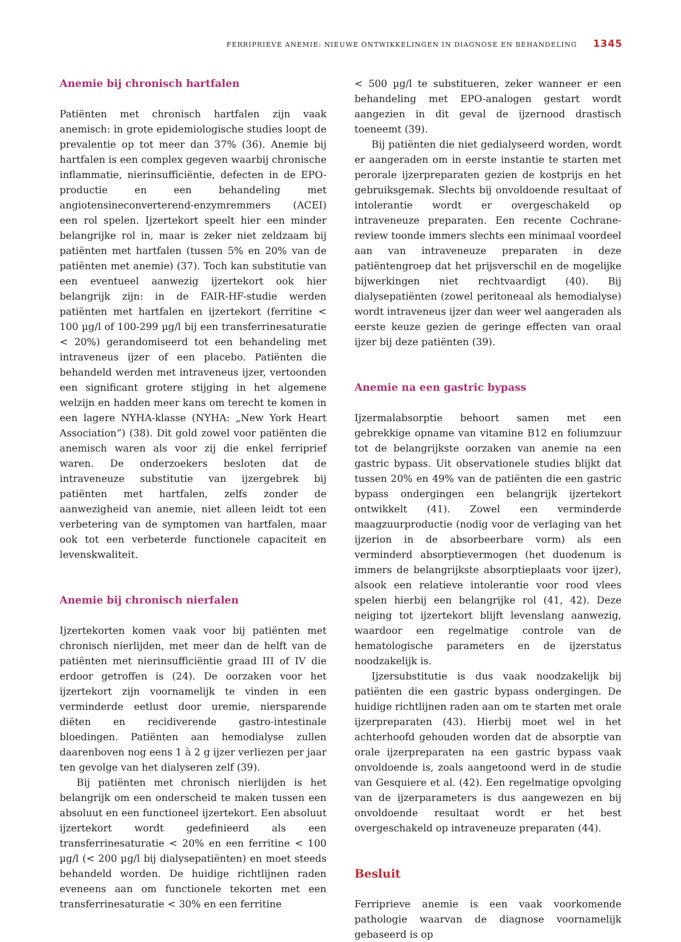FERRIPRIEVE ANEMIE: NIEUWE ONTWIKKELINGEN IN DIAGNOSE EN BEHANDELING 1345
Anemie bij chronisch hartfalen
Patiënten met chronisch hartfalen zijn vaak anemisch: in grote epidemiologische studies loopt de prevalentie op tot meer dan 37% (36). Anemie bij hartfalen is een complex gegeven waarbij chronische inflammatie, nierinsufficiëntie, defecten in de EPO-productie en een behandeling met angiotensineconverterend-enzymremmers (ACEI) een rol spelen. Ijzertekort speelt hier een minder belangrijke rol in, maar is zeker niet zeldzaam bij patiënten met hartfalen (tussen 5% en 20% van de patiënten met anemie) (37). Toch kan substitutie van een eventueel aanwezig ijzertekort ook hier belangrijk zijn: in de FAIR-HF-studie werden patiënten met hartfalen en ijzertekort (ferritine < 100 µg/l of 100-299 µg/l bij een transferrinesaturatie < 20%) gerandomiseerd tot een behandeling met intraveneus ijzer of een placebo. Patiënten die behandeld werden met intraveneus ijzer, vertoonden een significant grotere stijging in het algemene welzijn en hadden meer kans om terecht te komen in een lagere NYHA-klasse (NYHA: „New York Heart Association”) (38). Dit gold zowel voor patiënten die anemisch waren als voor zij die enkel ferriprief waren. De onderzoekers besloten dat de intraveneuze substitutie van ijzergebrek bij patiënten met hartfalen, zelfs zonder de aanwezigheid van anemie, niet alleen leidt tot een verbetering van de symptomen van hartfalen, maar ook tot een verbeterde functionele capaciteit en levenskwaliteit.
Anemie bij chronisch nierfalen
Ijzertekorten komen vaak voor bij patiënten met chronisch nierlijden, met meer dan de helft van de patiënten met nierinsufficiëntie graad III of IV die erdoor getroffen is (24). De oorzaken voor het ijzertekort zijn voornamelijk te vinden in een verminderde eetlust door uremie, niersparende diëten en recidiverende gastro-intestinale bloedingen. Patiënten aan hemodialyse zullen daarenboven nog eens 1 à 2 g ijzer verliezen per jaar ten gevolge van het dialyseren zelf (39).
Bij patiënten met chronisch nierlijden is het belangrijk om een onderscheid te maken tussen een absoluut en een functioneel ijzertekort. Een absoluut ijzertekort wordt gedefinieerd als een transferrinesaturatie < 20% en een ferritine < 100 µg/l (< 200 µg/l bij dialysepatiënten) en moet steeds behandeld worden. De huidige richtlijnen raden eveneens aan om functionele tekorten met een transferrinesaturatie < 30% en een ferritine
< 500 µg/l te substitueren, zeker wanneer er een behandeling met EPO-analogen gestart wordt aangezien in dit geval de ijzernood drastisch toeneemt (39).
Bij patiënten die niet gedialyseerd worden, wordt er aangeraden om in eerste instantie te starten met perorale ijzerpreparaten gezien de kostprijs en het gebruiksgemak. Slechts bij onvoldoende resultaat of intolerantie wordt er overgeschakeld op intraveneuze preparaten. Een recente Cochrane-review toonde immers slechts een minimaal voordeel aan van intraveneuze preparaten in deze patiëntengroep dat het prijsverschil en de mogelijke bijwerkingen niet rechtvaardigt (40). Bij dialysepatiënten (zowel peritoneaal als hemodialyse) wordt intraveneus ijzer dan weer wel aangeraden als eerste keuze gezien de geringe effecten van oraal ijzer bij deze patiënten (39).
Anemie na een gastric bypass
Ijzermalabsorptie behoort samen met een gebrekkige opname van vitamine B12 en foliumzuur tot de belangrijkste oorzaken van anemie na een gastric bypass. Uit observationele studies blijkt dat tussen 20% en 49% van de patiënten die een gastric bypass ondergingen een belangrijk ijzertekort ontwikkelt (41). Zowel een verminderde maagzuurproductie (nodig voor de verlaging van het ijzerion in de absorbeerbare vorm) als een verminderd absorptievermogen (het duodenum is immers de belangrijkste absorptieplaats voor ijzer), alsook een relatieve intolerantie voor rood vlees spelen hierbij een belangrijke rol (41, 42). Deze neiging tot ijzertekort blijft levenslang aanwezig, waardoor een regelmatige controle van de hematologische parameters en de ijzerstatus noodzakelijk is.
Ijzersubstitutie is dus vaak noodzakelijk bij patiënten die een gastric bypass ondergingen. De huidige richtlijnen raden aan om te starten met orale ijzerpreparaten (43). Hierbij moet wel in het achterhoofd gehouden worden dat de absorptie van orale ijzerpreparaten na een gastric bypass vaak onvoldoende is, zoals aangetoond werd in de studie van Gesquiere et al. (42). Een regelmatige opvolging van de ijzerparameters is dus aangewezen en bij onvoldoende resultaat wordt er het best overgeschakeld op intraveneuze preparaten (44).
Besluit
Ferriprieve anemie is een vaak voorkomende pathologie waarvan de diagnose voornamelijk gebaseerd is op